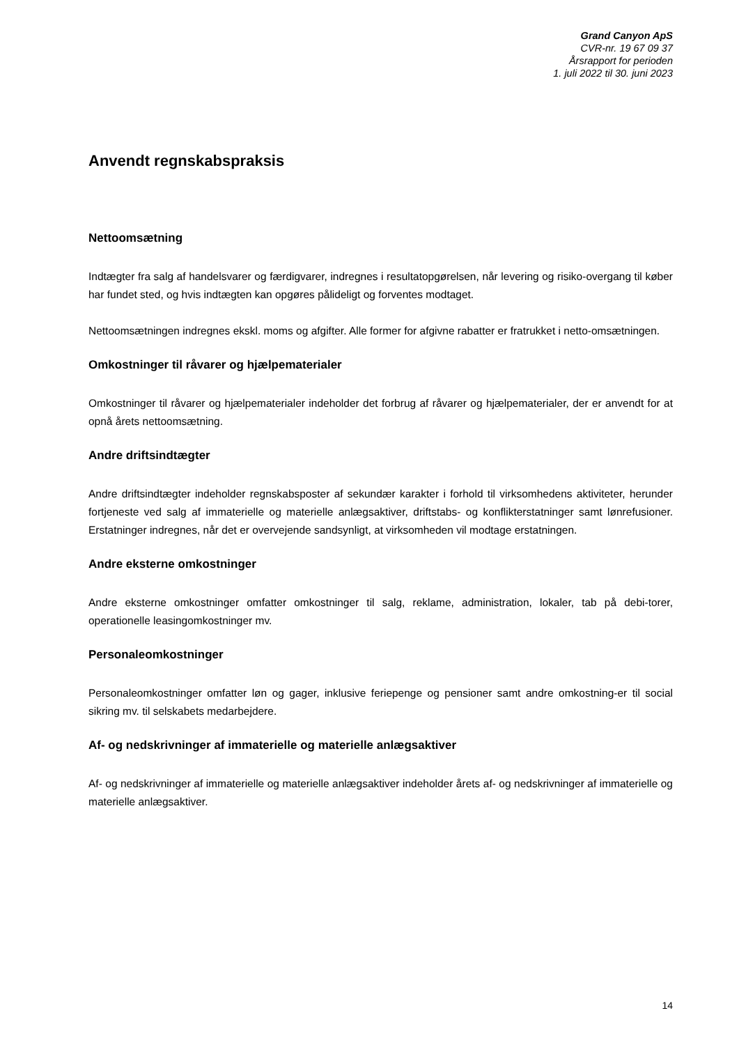Grand Canyon ApS
CVR-nr. 19 67 09 37
Årsrapport for perioden
1. juli 2022 til 30. juni 2023
Anvendt regnskabspraksis
Nettoomsætning
Indtægter fra salg af handelsvarer og færdigvarer, indregnes i resultatopgørelsen, når levering og risiko-overgang til køber har fundet sted, og hvis indtægten kan opgøres pålideligt og forventes modtaget.
Nettoomsætningen indregnes ekskl. moms og afgifter. Alle former for afgivne rabatter er fratrukket i netto-omsætningen.
Omkostninger til råvarer og hjælpematerialer
Omkostninger til råvarer og hjælpematerialer indeholder det forbrug af råvarer og hjælpematerialer, der er anvendt for at opnå årets nettoomsætning.
Andre driftsindtægter
Andre driftsindtægter indeholder regnskabsposter af sekundær karakter i forhold til virksomhedens aktiviteter, herunder fortjeneste ved salg af immaterielle og materielle anlægsaktiver, driftstabs- og konflikterstatninger samt lønrefusioner. Erstatninger indregnes, når det er overvejende sandsynligt, at virksomheden vil modtage erstatningen.
Andre eksterne omkostninger
Andre eksterne omkostninger omfatter omkostninger til salg, reklame, administration, lokaler, tab på debi-torer, operationelle leasingomkostninger mv.
Personaleomkostninger
Personaleomkostninger omfatter løn og gager, inklusive feriepenge og pensioner samt andre omkostning-er til social sikring mv. til selskabets medarbejdere.
Af- og nedskrivninger af immaterielle og materielle anlægsaktiver
Af- og nedskrivninger af immaterielle og materielle anlægsaktiver indeholder årets af- og nedskrivninger af immaterielle og materielle anlægsaktiver.
14